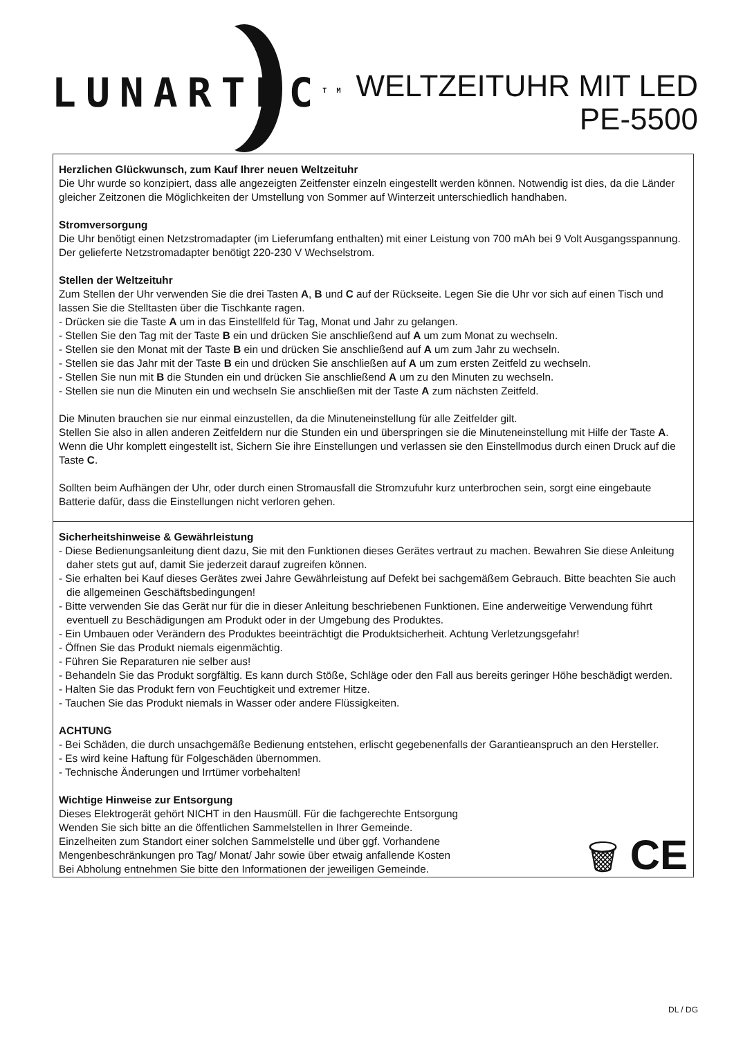LUNARTEC<sup>TM</sup>
WELTZEITUHR MIT LED
PE-5500
Herzlichen Glückwunsch, zum Kauf Ihrer neuen Weltzeituhr
Die Uhr wurde so konzipiert, dass alle angezeigten Zeitfenster einzeln eingestellt werden können. Notwendig ist dies, da die Länder gleicher Zeitzonen die Möglichkeiten der Umstellung von Sommer auf Winterzeit unterschiedlich handhaben.
Stromversorgung
Die Uhr benötigt einen Netzstromadapter (im Lieferumfang enthalten) mit einer Leistung von 700 mAh bei 9 Volt Ausgangsspannung. Der gelieferte Netzstromadapter benötigt 220-230 V Wechselstrom.
Stellen der Weltzeituhr
Zum Stellen der Uhr verwenden Sie die drei Tasten A, B und C auf der Rückseite. Legen Sie die Uhr vor sich auf einen Tisch und lassen Sie die Stelltasten über die Tischkante ragen.
- Drücken sie die Taste A um in das Einstellfeld für Tag, Monat und Jahr zu gelangen.
- Stellen Sie den Tag mit der Taste B ein und drücken Sie anschließend auf A um zum Monat zu wechseln.
- Stellen sie den Monat mit der Taste B ein und drücken Sie anschließend auf A um zum Jahr zu wechseln.
- Stellen sie das Jahr mit der Taste B ein und drücken Sie anschließen auf A um zum ersten Zeitfeld zu wechseln.
- Stellen Sie nun mit B die Stunden ein und drücken Sie anschließend A um zu den Minuten zu wechseln.
- Stellen sie nun die Minuten ein und wechseln Sie anschließen mit der Taste A zum nächsten Zeitfeld.
Die Minuten brauchen sie nur einmal einzustellen, da die Minuteneinstellung für alle Zeitfelder gilt.
Stellen Sie also in allen anderen Zeitfeldern nur die Stunden ein und überspringen sie die Minuteneinstellung mit Hilfe der Taste A.
Wenn die Uhr komplett eingestellt ist, Sichern Sie ihre Einstellungen und verlassen sie den Einstellmodus durch einen Druck auf die Taste C.
Sollten beim Aufhängen der Uhr, oder durch einen Stromausfall die Stromzufuhr kurz unterbrochen sein, sorgt eine eingebaute Batterie dafür, dass die Einstellungen nicht verloren gehen.
Sicherheitshinweise & Gewährleistung
- Diese Bedienungsanleitung dient dazu, Sie mit den Funktionen dieses Gerätes vertraut zu machen. Bewahren Sie diese Anleitung daher stets gut auf, damit Sie jederzeit darauf zugreifen können.
- Sie erhalten bei Kauf dieses Gerätes zwei Jahre Gewährleistung auf Defekt bei sachgemäßem Gebrauch. Bitte beachten Sie auch die allgemeinen Geschäftsbedingungen!
- Bitte verwenden Sie das Gerät nur für die in dieser Anleitung beschriebenen Funktionen. Eine anderweitige Verwendung führt eventuell zu Beschädigungen am Produkt oder in der Umgebung des Produktes.
- Ein Umbauen oder Verändern des Produktes beeinträchtigt die Produktsicherheit. Achtung Verletzungsgefahr!
- Öffnen Sie das Produkt niemals eigenmächtig.
- Führen Sie Reparaturen nie selber aus!
- Behandeln Sie das Produkt sorgfältig. Es kann durch Stöße, Schläge oder den Fall aus bereits geringer Höhe beschädigt werden.
- Halten Sie das Produkt fern von Feuchtigkeit und extremer Hitze.
- Tauchen Sie das Produkt niemals in Wasser oder andere Flüssigkeiten.
ACHTUNG
- Bei Schäden, die durch unsachgemäße Bedienung entstehen, erlischt gegebenenfalls der Garantieanspruch an den Hersteller.
- Es wird keine Haftung für Folgeschäden übernommen.
- Technische Änderungen und Irrtümer vorbehalten!
Wichtige Hinweise zur Entsorgung
Dieses Elektrogerät gehört NICHT in den Hausmüll. Für die fachgerechte Entsorgung
Wenden Sie sich bitte an die öffentlichen Sammelstellen in Ihrer Gemeinde.
Einzelheiten zum Standort einer solchen Sammelstelle und über ggf. Vorhandene
Mengenbeschränkungen pro Tag/ Monat/ Jahr sowie über etwaig anfallende Kosten
Bei Abholung entnehmen Sie bitte den Informationen der jeweiligen Gemeinde.
🗑 CE
DL / DG